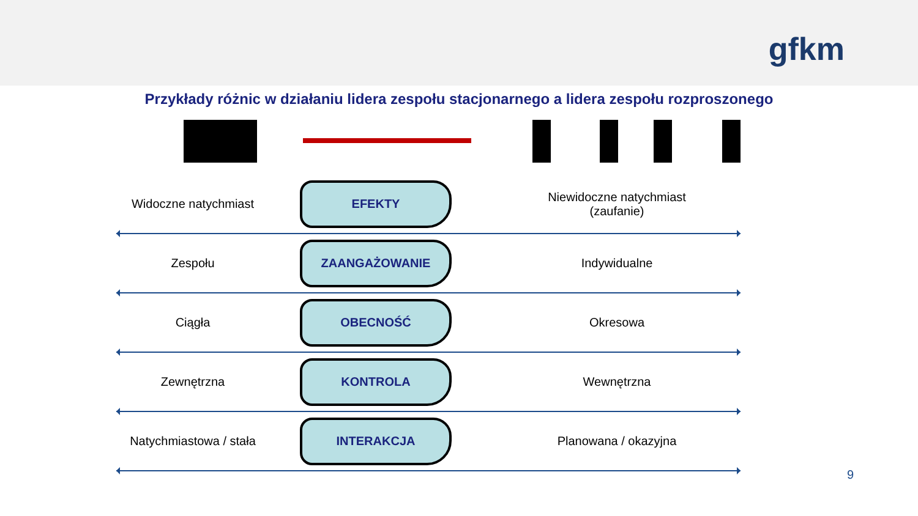gfkm
Przykłady różnic w działaniu lidera zespołu stacjonarnego a lidera zespołu rozproszonego
Widoczne natychmiast
EFEKTY
Niewidoczne natychmiast
(zaufanie)
Zespołu
ZAANGAŻOWANIE
Indywidualne
Ciągła
OBECNOŚĆ
Okresowa
Zewnętrzna
KONTROLA
Wewnętrzna
Natychmiastowa / stała
INTERAKCJA
Planowana / okazyjna
9